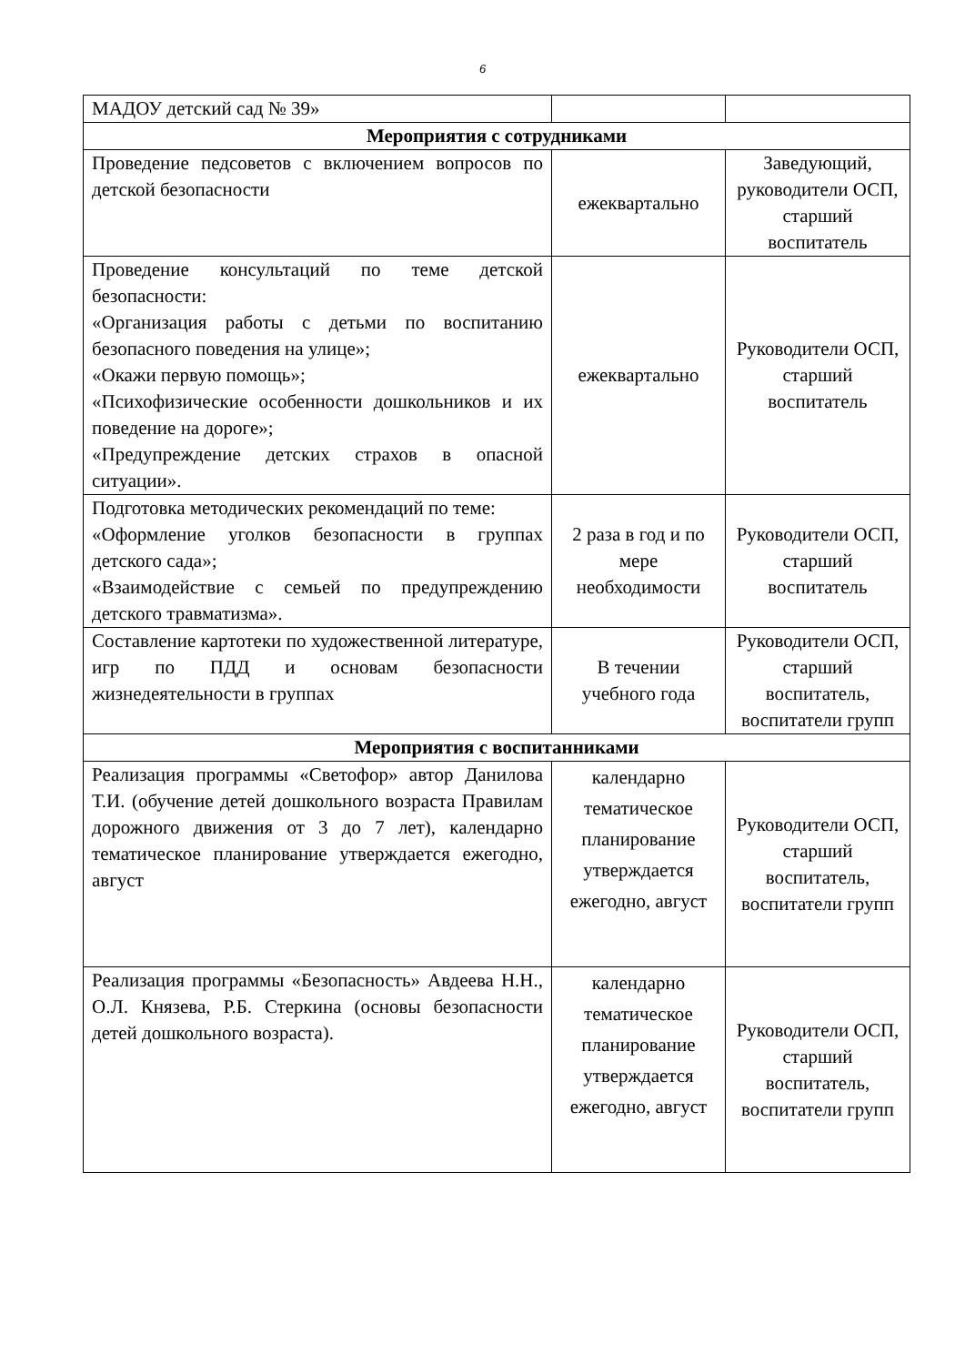6
| МАДОУ детский сад № 39» | | |
| Мероприятия с сотрудниками | | |
| Проведение педсоветов с включением вопросов по детской безопасности | ежеквартально | Заведующий, руководители ОСП, старший воспитатель |
| Проведение консультаций по теме детской безопасности: «Организация работы с детьми по воспитанию безопасного поведения на улице»; «Окажи первую помощь»; «Психофизические особенности дошкольников и их поведение на дороге»; «Предупреждение детских страхов в опасной ситуации». | ежеквартально | Руководители ОСП, старший воспитатель |
| Подготовка методических рекомендаций по теме: «Оформление уголков безопасности в группах детского сада»; «Взаимодействие с семьей по предупреждению детского травматизма». | 2 раза в год и по мере необходимости | Руководители ОСП, старший воспитатель |
| Составление картотеки по художественной литературе, игр по ПДД и основам безопасности жизнедеятельности в группах | В течении учебного года | Руководители ОСП, старший воспитатель, воспитатели групп |
| Мероприятия с воспитанниками | | |
| Реализация программы «Светофор» автор Данилова Т.И. (обучение детей дошкольного возраста Правилам дорожного движения от 3 до 7 лет), календарно тематическое планирование утверждается ежегодно, август | календарно тематическое планирование утверждается ежегодно, август | Руководители ОСП, старший воспитатель, воспитатели групп |
| Реализация программы «Безопасность» Авдеева Н.Н., О.Л. Князева, Р.Б. Стеркина (основы безопасности детей дошкольного возраста). | календарно тематическое планирование утверждается ежегодно, август | Руководители ОСП, старший воспитатель, воспитатели групп |